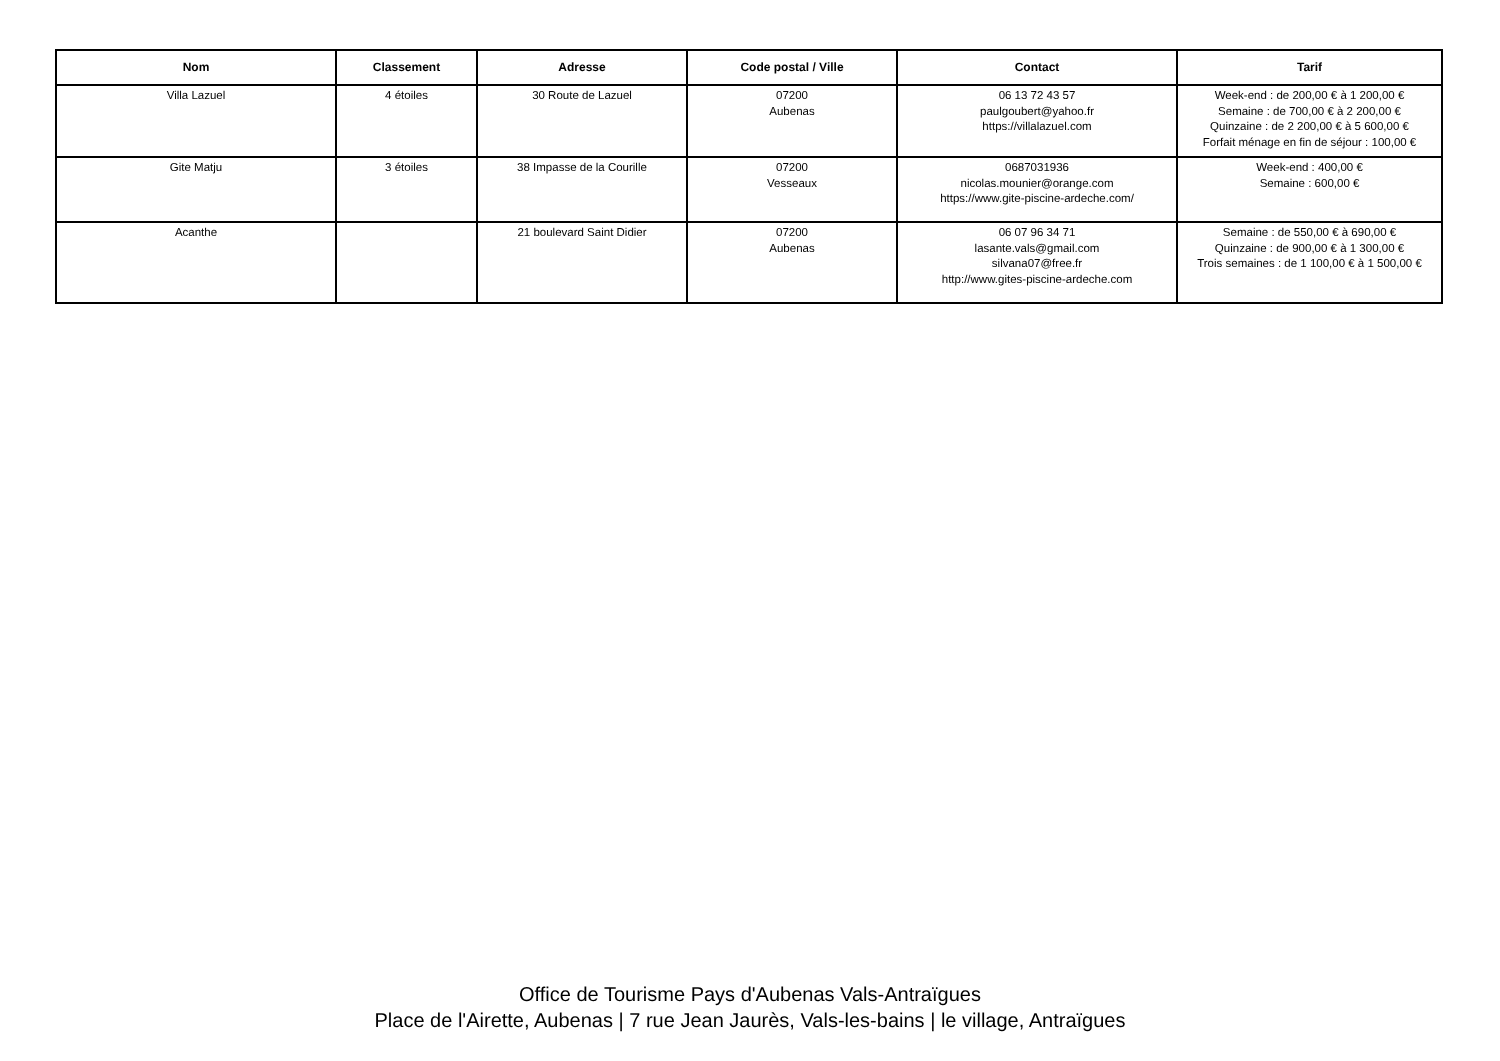| Nom | Classement | Adresse | Code postal / Ville | Contact | Tarif |
| --- | --- | --- | --- | --- | --- |
| Villa Lazuel | 4 étoiles | 30 Route de Lazuel | 07200 Aubenas | 06 13 72 43 57 paulgoubert@yahoo.fr https://villalazuel.com | Week-end : de 200,00 € à 1 200,00 € Semaine : de 700,00 € à 2 200,00 € Quinzaine : de 2 200,00 € à 5 600,00 € Forfait ménage en fin de séjour : 100,00 € |
| Gite Matju | 3 étoiles | 38 Impasse de la Courille | 07200 Vesseaux | 0687031936 nicolas.mounier@orange.com https://www.gite-piscine-ardeche.com/ | Week-end : 400,00 € Semaine : 600,00 € |
| Acanthe | | 21 boulevard Saint Didier | 07200 Aubenas | 06 07 96 34 71 lasante.vals@gmail.com silvana07@free.fr http://www.gites-piscine-ardeche.com | Semaine : de 550,00 € à 690,00 € Quinzaine : de 900,00 € à 1 300,00 € Trois semaines : de 1 100,00 € à 1 500,00 € |
Office de Tourisme Pays d'Aubenas Vals-Antraïgues
Place de l'Airette, Aubenas | 7 rue Jean Jaurès, Vals-les-bains | le village, Antraïgues